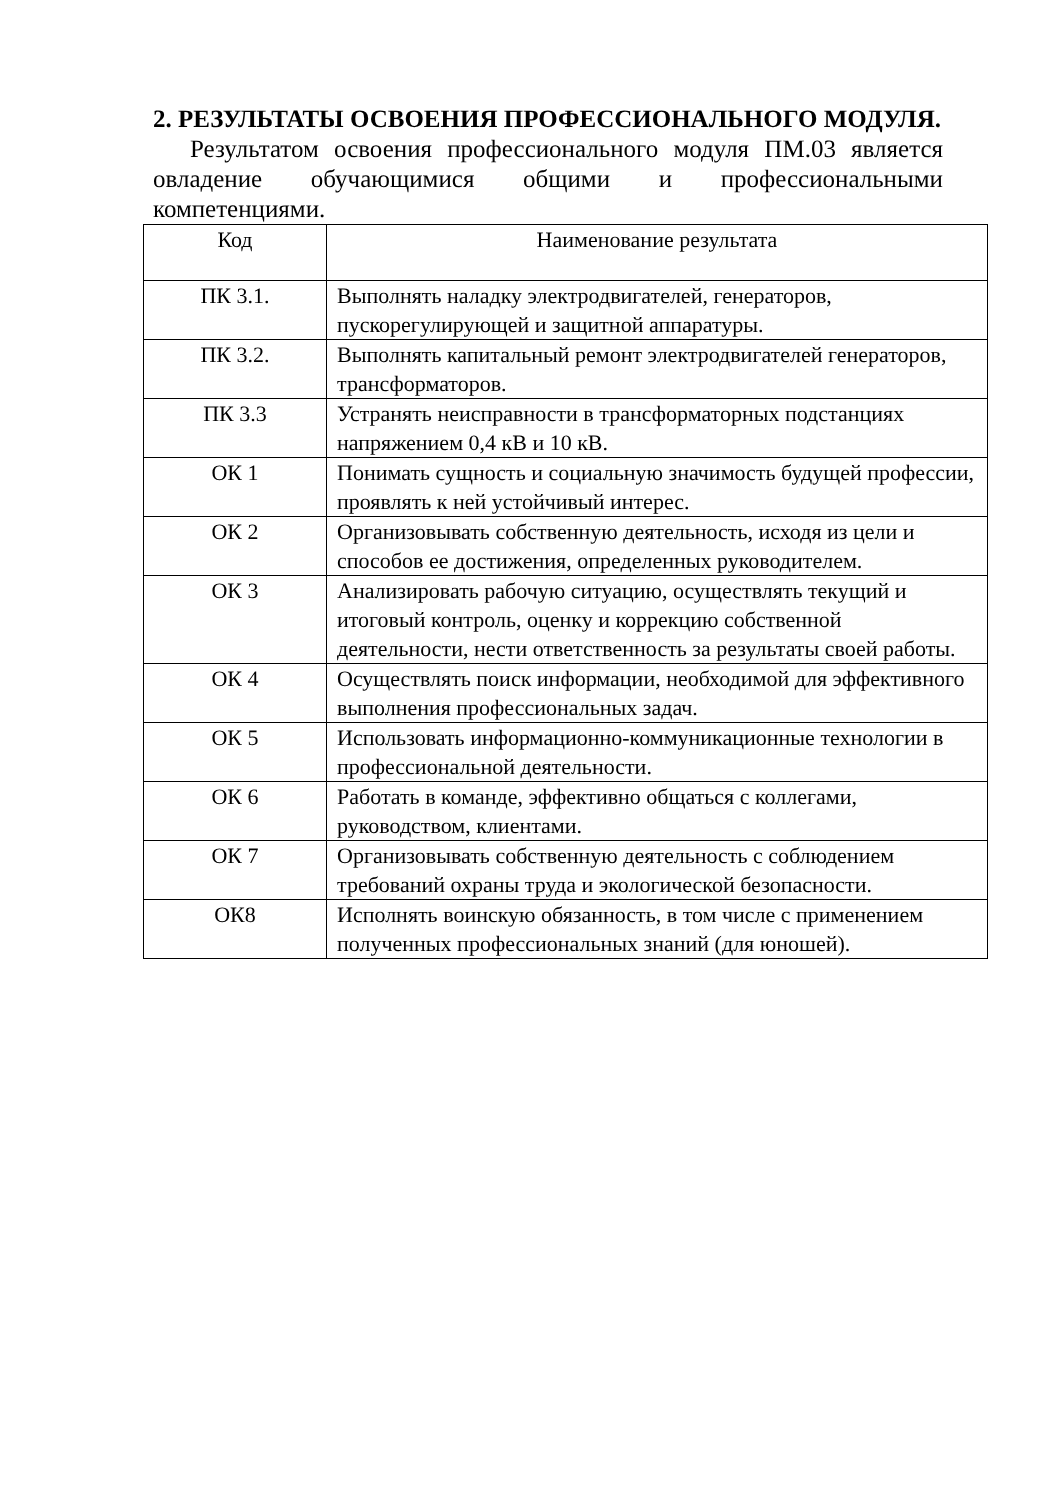2. РЕЗУЛЬТАТЫ ОСВОЕНИЯ ПРОФЕССИОНАЛЬНОГО МОДУЛЯ.
Результатом освоения профессионального модуля ПМ.03 является овладение обучающимися общими и профессиональными компетенциями.
| Код | Наименование результата |
| --- | --- |
| ПК 3.1. | Выполнять наладку электродвигателей, генераторов, пускорегулирующей и защитной аппаратуры. |
| ПК 3.2. | Выполнять капитальный ремонт электродвигателей генераторов, трансформаторов. |
| ПК 3.3 | Устранять неисправности в трансформаторных подстанциях напряжением 0,4 кВ и 10 кВ. |
| ОК 1 | Понимать сущность и социальную значимость будущей профессии, проявлять к ней устойчивый интерес. |
| ОК 2 | Организовывать собственную деятельность, исходя из цели и способов ее достижения, определенных руководителем. |
| ОК 3 | Анализировать рабочую ситуацию, осуществлять текущий и итоговый контроль, оценку и коррекцию собственной деятельности, нести ответственность за результаты своей работы. |
| ОК 4 | Осуществлять поиск информации, необходимой для эффективного выполнения профессиональных задач. |
| ОК 5 | Использовать информационно-коммуникационные технологии в профессиональной деятельности. |
| ОК 6 | Работать в команде, эффективно общаться с коллегами, руководством, клиентами. |
| ОК 7 | Организовывать собственную деятельность с соблюдением требований охраны труда и экологической безопасности. |
| ОК8 | Исполнять воинскую обязанность, в том числе с применением полученных профессиональных знаний (для юношей). |